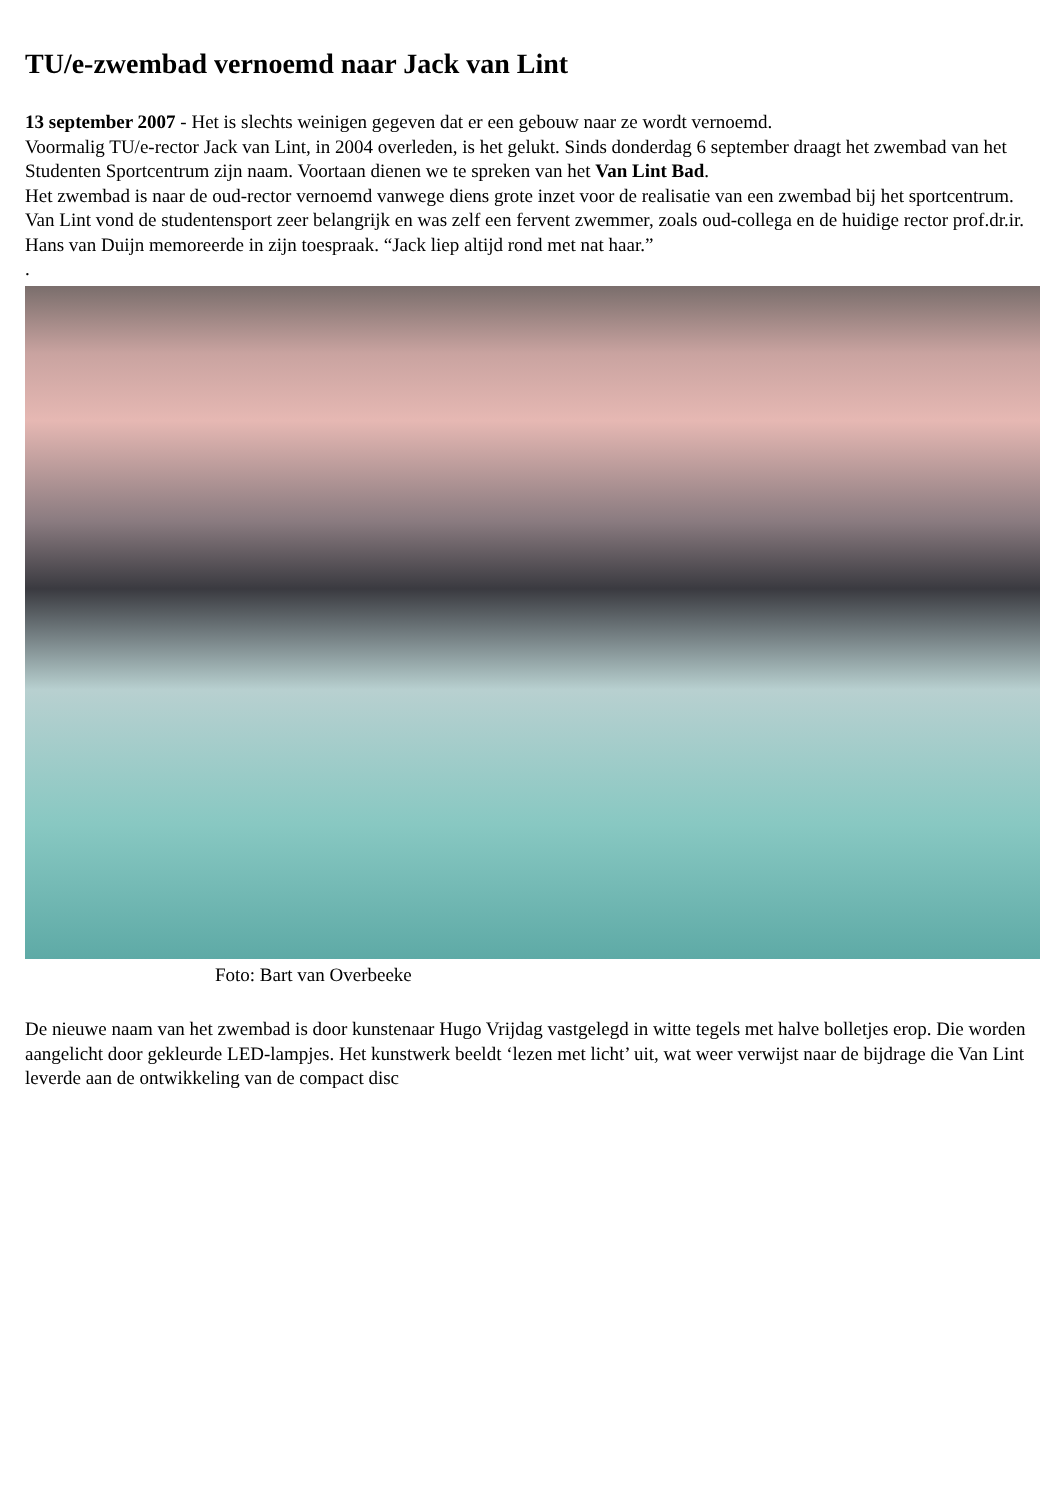TU/e-zwembad vernoemd naar Jack van Lint
13 september 2007 - Het is slechts weinigen gegeven dat er een gebouw naar ze wordt vernoemd.
Voormalig TU/e-rector Jack van Lint, in 2004 overleden, is het gelukt. Sinds donderdag 6 september draagt het zwembad van het Studenten Sportcentrum zijn naam. Voortaan dienen we te spreken van het Van Lint Bad.
Het zwembad is naar de oud-rector vernoemd vanwege diens grote inzet voor de realisatie van een zwembad bij het sportcentrum.
Van Lint vond de studentensport zeer belangrijk en was zelf een fervent zwemmer, zoals oud-collega en de huidige rector prof.dr.ir. Hans van Duijn memoreerde in zijn toespraak. “Jack liep altijd rond met nat haar.”
.
Foto: Bart van Overbeeke
De nieuwe naam van het zwembad is door kunstenaar Hugo Vrijdag vastgelegd in witte tegels met halve bolletjes erop. Die worden aangelicht door gekleurde LED-lampjes. Het kunstwerk beeldt ‘lezen met licht’ uit, wat weer verwijst naar de bijdrage die Van Lint leverde aan de ontwikkeling van de compact disc